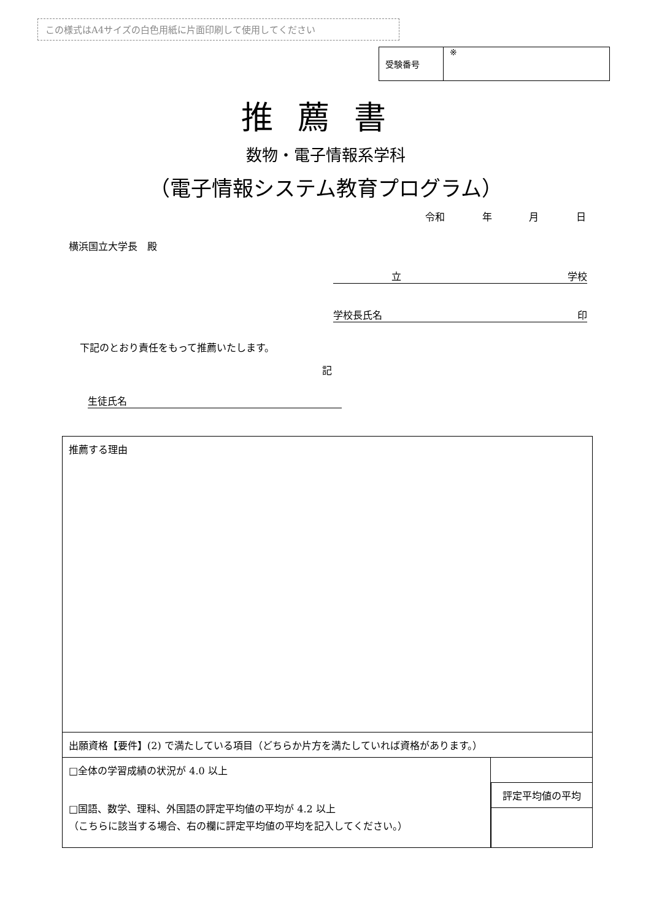この様式はA4サイズの白色用紙に片面印刷して使用してください
| 受験番号 | ※ |
推薦書
数物・電子情報系学科
（電子情報システム教育プログラム）
令和 年 月 日
横浜国立大学長　殿
立 学校
学校長氏名 印
下記のとおり責任をもって推薦いたします。
記
生徒氏名
| 推薦する理由 | |
| 出願資格【要件】(2) で満たしている項目（どちらか片方を満たしていれば資格があります。） | |
| □全体の学習成績の状況が 4.0 以上 □国語、数学、理科、外国語の評定平均値の平均が 4.2 以上 （こちらに該当する場合、右の欄に評定平均値の平均を記入してください。） | 評定平均値の平均 |